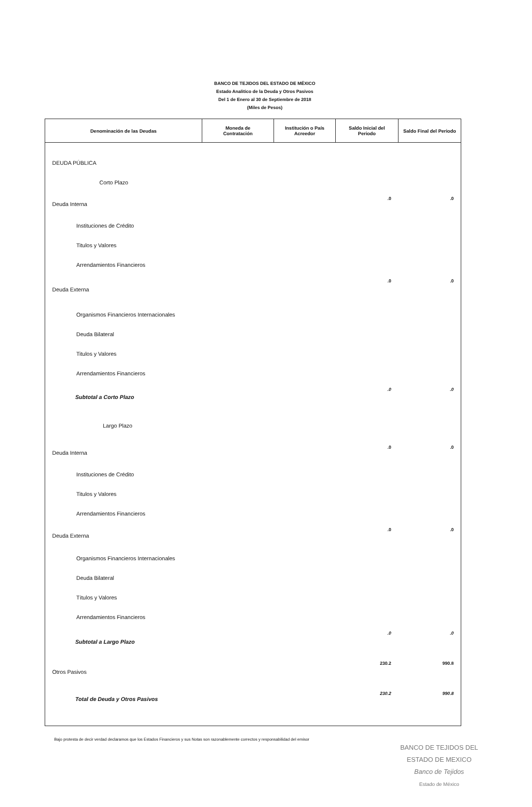BANCO DE TEJIDOS DEL ESTADO DE MÉXICO
Estado Analitico de la Deuda y Otros Pasivos
Del 1 de Enero al 30 de Septiembre de 2018
(Miles de Pesos)
| Denominación de las Deudas | Moneda de Contratación | Institución o País Acreedor | Saldo Inicial del Periodo | Saldo Final del Periodo |
| --- | --- | --- | --- | --- |
| DEUDA PÚBLICA | | | | |
| Corto Plazo | | | | |
| Deuda Interna | | | .0 | .0 |
| Instituciones de Crédito | | | | |
| Titulos y Valores | | | | |
| Arrendamientos Financieros | | | | |
| Deuda Externa | | | .0 | .0 |
| Organismos Financieros Internacionales | | | | |
| Deuda Bilateral | | | | |
| Titulos y Valores | | | | |
| Arrendamientos Financieros | | | | |
| Subtotal a Corto Plazo | | | .0 | .0 |
| Largo Plazo | | | | |
| Deuda Interna | | | .0 | .0 |
| Instituciones de Crédito | | | | |
| Titulos y Valores | | | | |
| Arrendamientos Financieros | | | | |
| Deuda Externa | | | .0 | .0 |
| Organismos Financieros Internacionales | | | | |
| Deuda Bilateral | | | | |
| Títulos y Valores | | | | |
| Arrendamientos Financieros | | | | |
| Subtotal a Largo Plazo | | | .0 | .0 |
| Otros Pasivos | | | 230.2 | 990.8 |
| Total de Deuda y Otros Pasivos | | | 230.2 | 990.8 |
Bajo protesta de decir verdad declaramos que los Estados Financieros y sus Notas son razonablemente correctos y responsabilidad del emisor
BANCO DE TEJIDOS DEL ESTADO DE MEXICO
Banco de Tejidos
Estado de México